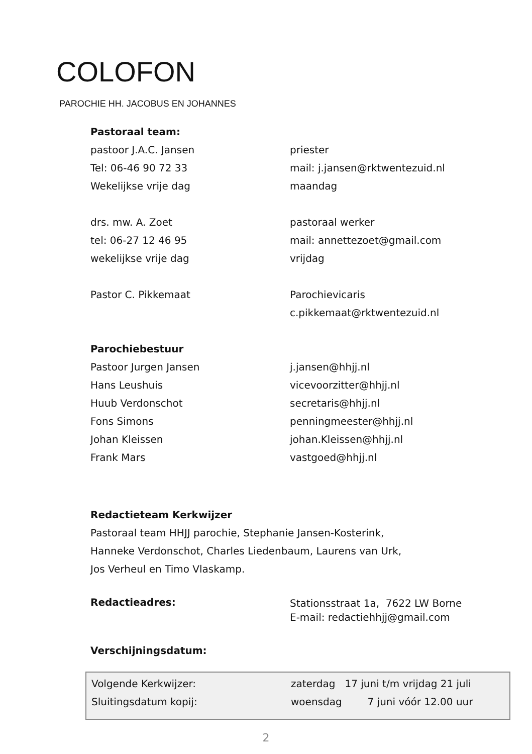COLOFON
PAROCHIE HH. JACOBUS EN JOHANNES
| Pastoraal team: | |
| pastoor J.A.C. Jansen | priester |
| Tel: 06-46 90 72 33 | mail: j.jansen@rktwentezuid.nl |
| Wekelijkse vrije dag | maandag |
| drs. mw. A. Zoet | pastoraal werker |
| tel: 06-27 12 46 95 | mail: annettezoet@gmail.com |
| wekelijkse vrije dag | vrijdag |
| Pastor C. Pikkemaat | Parochievicaris |
| | c.pikkemaat@rktwentezuid.nl |
| Parochiebestuur | |
| Pastoor Jurgen Jansen | j.jansen@hhjj.nl |
| Hans Leushuis | vicevoorzitter@hhjj.nl |
| Huub Verdonschot | secretaris@hhjj.nl |
| Fons Simons | penningmeester@hhjj.nl |
| Johan Kleissen | johan.Kleissen@hhjj.nl |
| Frank Mars | vastgoed@hhjj.nl |
Redactieteam Kerkwijzer
Pastoraal team HHJJ parochie, Stephanie Jansen-Kosterink,
Hanneke Verdonschot, Charles Liedenbaum, Laurens van Urk,
Jos Verheul en Timo Vlaskamp.
| Redactieadres: | Stationsstraat 1a, 7622 LW Borne E-mail: redactiehhjj@gmail.com |
Verschijningsdatum:
| Volgende Kerkwijzer: | zaterdag 17 juni t/m vrijdag 21 juli |
| Sluitingsdatum kopij: | woensdag 7 juni vóór 12.00 uur |
2